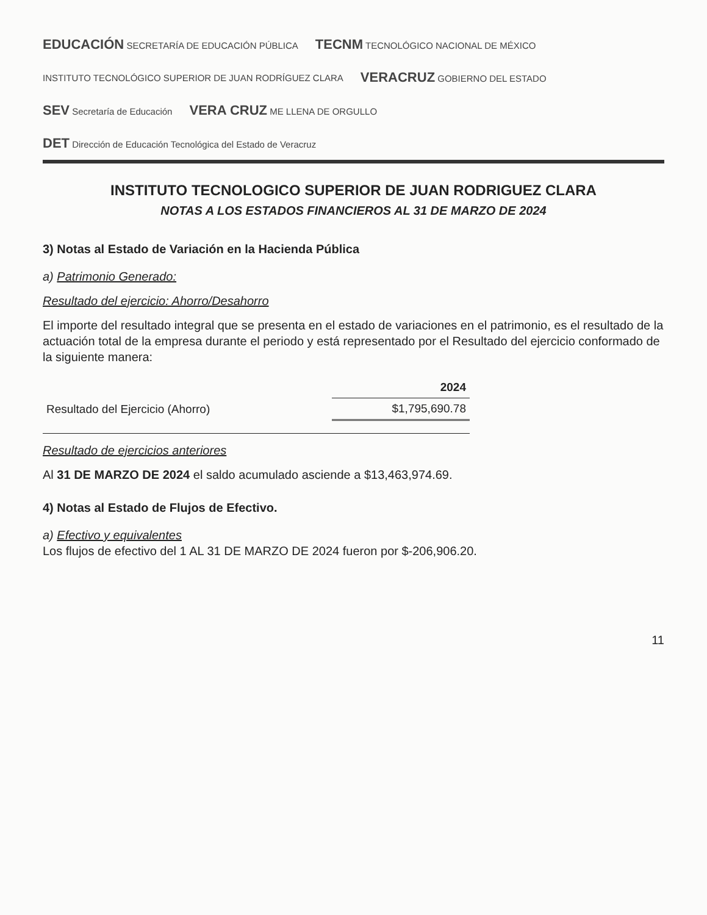EDUCACIÓN SECRETARÍA DE EDUCACIÓN PÚBLICA TECNM TECNOLÓGICO NACIONAL DE MÉXICO INSTITUTO TECNOLÓGICO SUPERIOR DE JUAN RODRÍGUEZ CLARA VERACRUZ GOBIERNO DEL ESTADO SEV Secretaría de Educación VERA CRUZ ME LLENA DE ORGULLO DET Dirección de Educación Tecnológica del Estado de Veracruz
INSTITUTO TECNOLOGICO SUPERIOR DE JUAN RODRIGUEZ CLARA
NOTAS A LOS ESTADOS FINANCIEROS AL 31 DE MARZO DE 2024
3) Notas al Estado de Variación en la Hacienda Pública
a) Patrimonio Generado:
Resultado del ejercicio: Ahorro/Desahorro
El importe del resultado integral que se presenta en el estado de variaciones en el patrimonio, es el resultado de la actuación total de la empresa durante el periodo y está representado por el Resultado del ejercicio conformado de la siguiente manera:
| | 2024 |
| Resultado del Ejercicio (Ahorro) | $1,795,690.78 |
Resultado de ejercicios anteriores
Al 31 DE MARZO DE 2024 el saldo acumulado asciende a $13,463,974.69.
4) Notas al Estado de Flujos de Efectivo.
a) Efectivo y equivalentes
Los flujos de efectivo del 1 AL 31 DE MARZO DE 2024 fueron por $-206,906.20.
11